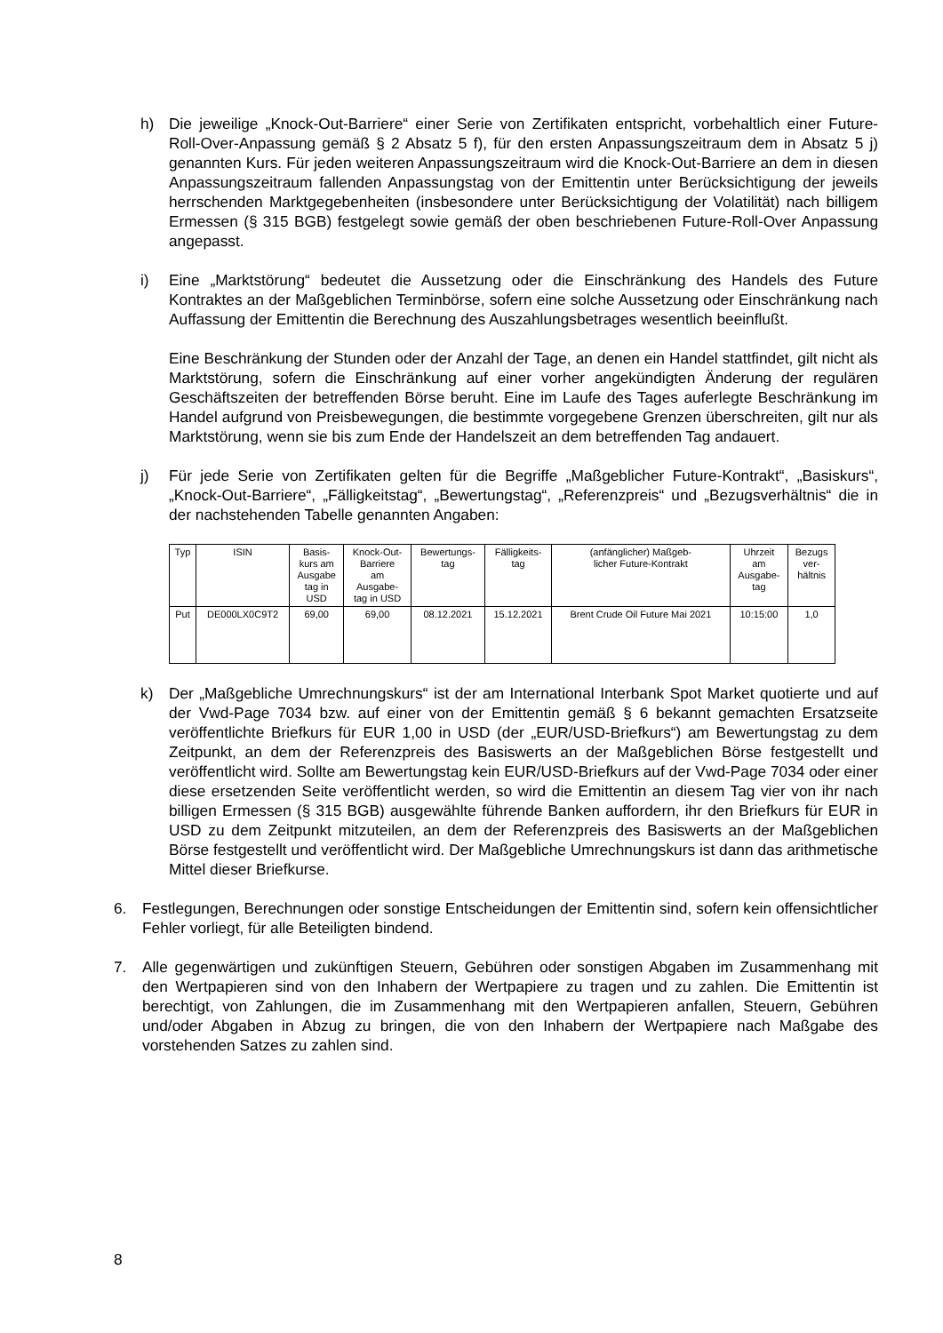h) Die jeweilige „Knock-Out-Barriere“ einer Serie von Zertifikaten entspricht, vorbehaltlich einer Future-Roll-Over-Anpassung gemäß § 2 Absatz 5 f), für den ersten Anpassungszeitraum dem in Absatz 5 j) genannten Kurs. Für jeden weiteren Anpassungszeitraum wird die Knock-Out-Barriere an dem in diesen Anpassungszeitraum fallenden Anpassungstag von der Emittentin unter Berücksichtigung der jeweils herrschenden Marktgegebenheiten (insbesondere unter Berücksichtigung der Volatilität) nach billigem Ermessen (§ 315 BGB) festgelegt sowie gemäß der oben beschriebenen Future-Roll-Over Anpassung angepasst.
i) Eine „Marktstörung“ bedeutet die Aussetzung oder die Einschränkung des Handels des Future Kontraktes an der Maßgeblichen Terminbörse, sofern eine solche Aussetzung oder Einschränkung nach Auffassung der Emittentin die Berechnung des Auszahlungsbetrages wesentlich beeinflußt.
Eine Beschränkung der Stunden oder der Anzahl der Tage, an denen ein Handel stattfindet, gilt nicht als Marktstörung, sofern die Einschränkung auf einer vorher angekündigten Änderung der regulären Geschäftszeiten der betreffenden Börse beruht. Eine im Laufe des Tages auferlegte Beschränkung im Handel aufgrund von Preisbewegungen, die bestimmte vorgegebene Grenzen überschreiten, gilt nur als Marktstörung, wenn sie bis zum Ende der Handelszeit an dem betreffenden Tag andauert.
j) Für jede Serie von Zertifikaten gelten für die Begriffe „Maßgeblicher Future-Kontrakt“, „Basiskurs“, „Knock-Out-Barriere“, „Fälligkeitstag“, „Bewertungstag“, „Referenzpreis“ und „Bezugsverhältnis“ die in der nachstehenden Tabelle genannten Angaben:
| Typ | ISIN | Basis- kurs am Ausgabe tag in USD | Knock-Out- Barriere am Ausgabe- tag in USD | Bewertungs- tag | Fälligkeits- tag | (anfänglicher) Maßgeb- licher Future-Kontrakt | Uhrzeit am Ausgabe- tag | Bezugs ver- hältnis |
| --- | --- | --- | --- | --- | --- | --- | --- | --- |
| Put | DE000LX0C9T2 | 69,00 | 69,00 | 08.12.2021 | 15.12.2021 | Brent Crude Oil Future Mai 2021 | 10:15:00 | 1,0 |
k) Der „Maßgebliche Umrechnungskurs“ ist der am International Interbank Spot Market quotierte und auf der Vwd-Page 7034 bzw. auf einer von der Emittentin gemäß § 6 bekannt gemachten Ersatzseite veröffentlichte Briefkurs für EUR 1,00 in USD (der „EUR/USD-Briefkurs“) am Bewertungstag zu dem Zeitpunkt, an dem der Referenzpreis des Basiswerts an der Maßgeblichen Börse festgestellt und veröffentlicht wird. Sollte am Bewertungstag kein EUR/USD-Briefkurs auf der Vwd-Page 7034 oder einer diese ersetzenden Seite veröffentlicht werden, so wird die Emittentin an diesem Tag vier von ihr nach billigen Ermessen (§ 315 BGB) ausgewählte führende Banken auffordern, ihr den Briefkurs für EUR in USD zu dem Zeitpunkt mitzuteilen, an dem der Referenzpreis des Basiswerts an der Maßgeblichen Börse festgestellt und veröffentlicht wird. Der Maßgebliche Umrechnungskurs ist dann das arithmetische Mittel dieser Briefkurse.
6. Festlegungen, Berechnungen oder sonstige Entscheidungen der Emittentin sind, sofern kein offensichtlicher Fehler vorliegt, für alle Beteiligten bindend.
7. Alle gegenwärtigen und zukünftigen Steuern, Gebühren oder sonstigen Abgaben im Zusammenhang mit den Wertpapieren sind von den Inhabern der Wertpapiere zu tragen und zu zahlen. Die Emittentin ist berechtigt, von Zahlungen, die im Zusammenhang mit den Wertpapieren anfallen, Steuern, Gebühren und/oder Abgaben in Abzug zu bringen, die von den Inhabern der Wertpapiere nach Maßgabe des vorstehenden Satzes zu zahlen sind.
8